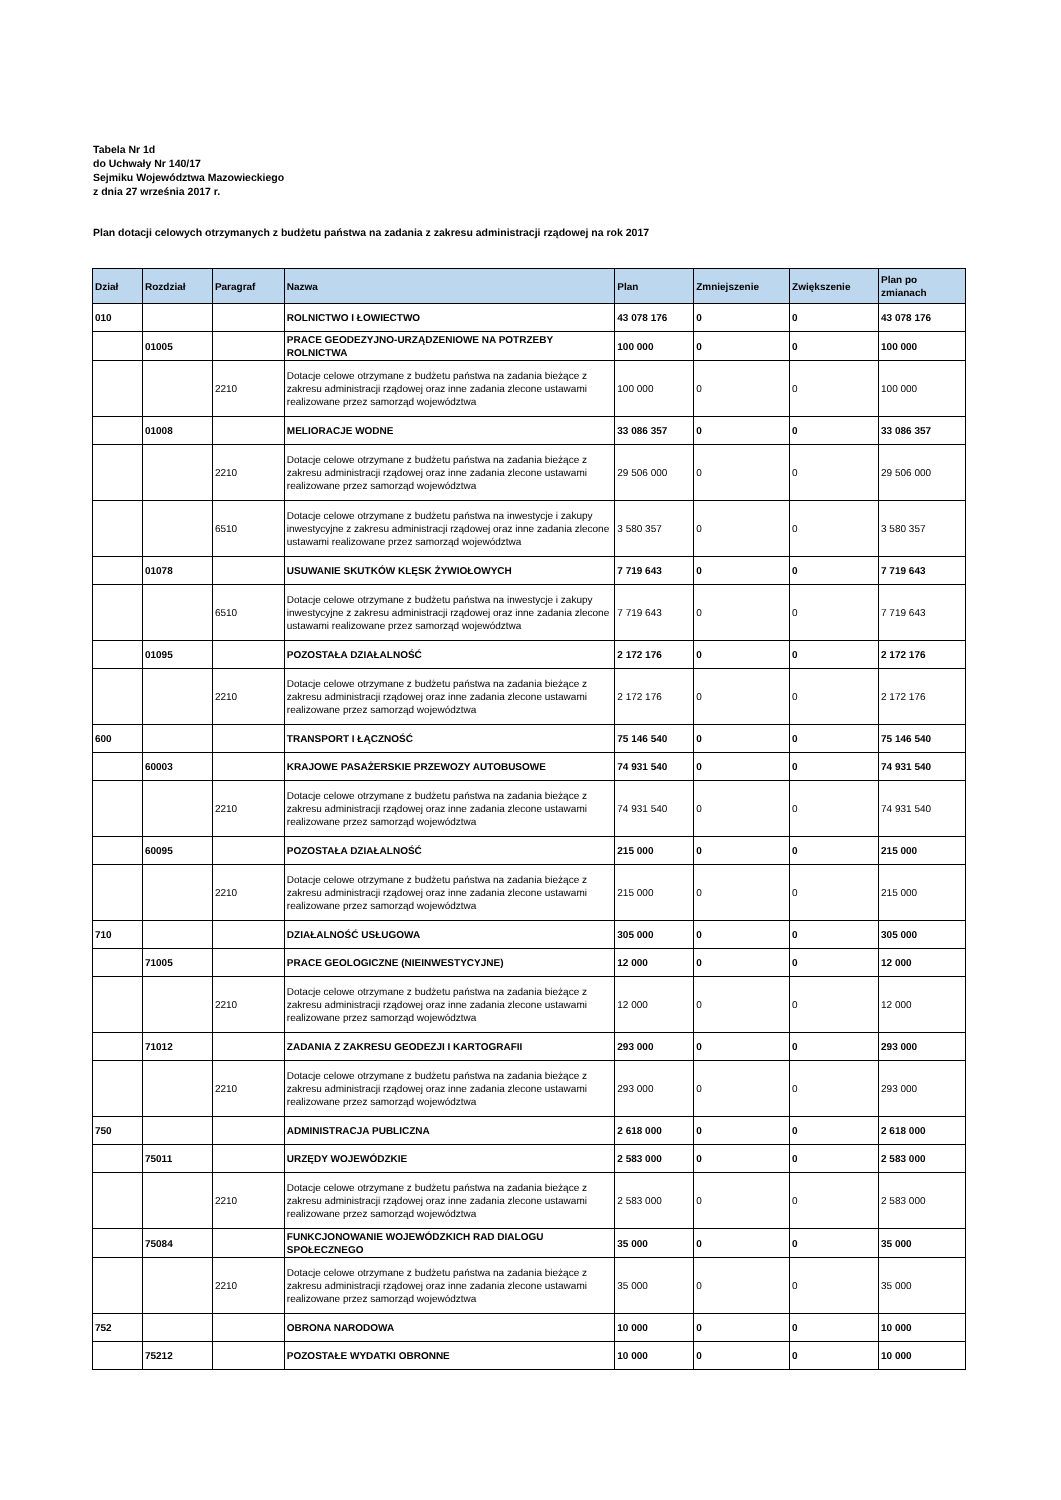Tabela Nr 1d
do Uchwały Nr 140/17
Sejmiku Województwa Mazowieckiego
z dnia 27 września 2017 r.
Plan dotacji celowych otrzymanych z budżetu państwa na zadania z zakresu administracji rządowej na rok 2017
| Dział | Rozdział | Paragraf | Nazwa | Plan | Zmniejszenie | Zwiększenie | Plan po zmianach |
| --- | --- | --- | --- | --- | --- | --- | --- |
| 010 | | | ROLNICTWO I ŁOWIECTWO | 43 078 176 | 0 | 0 | 43 078 176 |
| | 01005 | | PRACE GEODEZYJNO-URZĄDZENIOWE NA POTRZEBY ROLNICTWA | 100 000 | 0 | 0 | 100 000 |
| | | 2210 | Dotacje celowe otrzymane z budżetu państwa na zadania bieżące z zakresu administracji rządowej oraz inne zadania zlecone ustawami realizowane przez samorząd województwa | 100 000 | 0 | 0 | 100 000 |
| | 01008 | | MELIORACJE WODNE | 33 086 357 | 0 | 0 | 33 086 357 |
| | | 2210 | Dotacje celowe otrzymane z budżetu państwa na zadania bieżące z zakresu administracji rządowej oraz inne zadania zlecone ustawami realizowane przez samorząd województwa | 29 506 000 | 0 | 0 | 29 506 000 |
| | | 6510 | Dotacje celowe otrzymane z budżetu państwa na inwestycje i zakupy inwestycyjne z zakresu administracji rządowej oraz inne zadania zlecone ustawami realizowane przez samorząd województwa | 3 580 357 | 0 | 0 | 3 580 357 |
| | 01078 | | USUWANIE SKUTKÓW KLĘSK ŻYWIOŁOWYCH | 7 719 643 | 0 | 0 | 7 719 643 |
| | | 6510 | Dotacje celowe otrzymane z budżetu państwa na inwestycje i zakupy inwestycyjne z zakresu administracji rządowej oraz inne zadania zlecone ustawami realizowane przez samorząd województwa | 7 719 643 | 0 | 0 | 7 719 643 |
| | 01095 | | POZOSTAŁA DZIAŁALNOŚĆ | 2 172 176 | 0 | 0 | 2 172 176 |
| | | 2210 | Dotacje celowe otrzymane z budżetu państwa na zadania bieżące z zakresu administracji rządowej oraz inne zadania zlecone ustawami realizowane przez samorząd województwa | 2 172 176 | 0 | 0 | 2 172 176 |
| 600 | | | TRANSPORT I ŁĄCZNOŚĆ | 75 146 540 | 0 | 0 | 75 146 540 |
| | 60003 | | KRAJOWE PASAŻERSKIE PRZEWOZY AUTOBUSOWE | 74 931 540 | 0 | 0 | 74 931 540 |
| | | 2210 | Dotacje celowe otrzymane z budżetu państwa na zadania bieżące z zakresu administracji rządowej oraz inne zadania zlecone ustawami realizowane przez samorząd województwa | 74 931 540 | 0 | 0 | 74 931 540 |
| | 60095 | | POZOSTAŁA DZIAŁALNOŚĆ | 215 000 | 0 | 0 | 215 000 |
| | | 2210 | Dotacje celowe otrzymane z budżetu państwa na zadania bieżące z zakresu administracji rządowej oraz inne zadania zlecone ustawami realizowane przez samorząd województwa | 215 000 | 0 | 0 | 215 000 |
| 710 | | | DZIAŁALNOŚĆ USŁUGOWA | 305 000 | 0 | 0 | 305 000 |
| | 71005 | | PRACE GEOLOGICZNE (NIEINWESTYCYJNE) | 12 000 | 0 | 0 | 12 000 |
| | | 2210 | Dotacje celowe otrzymane z budżetu państwa na zadania bieżące z zakresu administracji rządowej oraz inne zadania zlecone ustawami realizowane przez samorząd województwa | 12 000 | 0 | 0 | 12 000 |
| | 71012 | | ZADANIA Z ZAKRESU GEODEZJI I KARTOGRAFII | 293 000 | 0 | 0 | 293 000 |
| | | 2210 | Dotacje celowe otrzymane z budżetu państwa na zadania bieżące z zakresu administracji rządowej oraz inne zadania zlecone ustawami realizowane przez samorząd województwa | 293 000 | 0 | 0 | 293 000 |
| 750 | | | ADMINISTRACJA PUBLICZNA | 2 618 000 | 0 | 0 | 2 618 000 |
| | 75011 | | URZĘDY WOJEWÓDZKIE | 2 583 000 | 0 | 0 | 2 583 000 |
| | | 2210 | Dotacje celowe otrzymane z budżetu państwa na zadania bieżące z zakresu administracji rządowej oraz inne zadania zlecone ustawami realizowane przez samorząd województwa | 2 583 000 | 0 | 0 | 2 583 000 |
| | 75084 | | FUNKCJONOWANIE WOJEWÓDZKICH RAD DIALOGU SPOŁECZNEGO | 35 000 | 0 | 0 | 35 000 |
| | | 2210 | Dotacje celowe otrzymane z budżetu państwa na zadania bieżące z zakresu administracji rządowej oraz inne zadania zlecone ustawami realizowane przez samorząd województwa | 35 000 | 0 | 0 | 35 000 |
| 752 | | | OBRONA NARODOWA | 10 000 | 0 | 0 | 10 000 |
| | 75212 | | POZOSTAŁE WYDATKI OBRONNE | 10 000 | 0 | 0 | 10 000 |